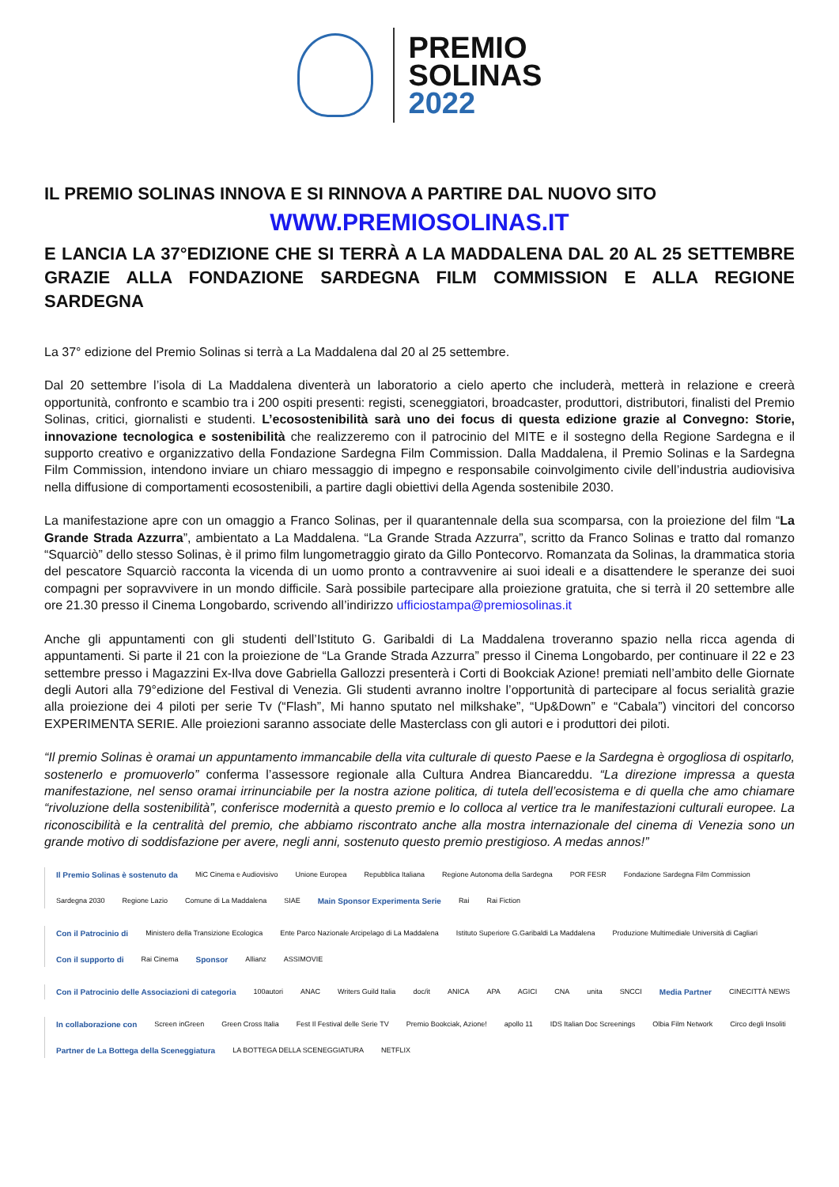PREMIO
SOLINAS
2022
IL PREMIO SOLINAS INNOVA E SI RINNOVA A PARTIRE DAL NUOVO SITO
WWW.PREMIOSOLINAS.IT
E LANCIA LA 37°EDIZIONE CHE SI TERRÀ A LA MADDALENA DAL 20 AL 25 SETTEMBRE GRAZIE ALLA FONDAZIONE SARDEGNA FILM COMMISSION E ALLA REGIONE SARDEGNA
La 37° edizione del Premio Solinas si terrà a La Maddalena dal 20 al 25 settembre.
Dal 20 settembre l’isola di La Maddalena diventerà un laboratorio a cielo aperto che includerà, metterà in relazione e creerà opportunità, confronto e scambio tra i 200 ospiti presenti: registi, sceneggiatori, broadcaster, produttori, distributori, finalisti del Premio Solinas, critici, giornalisti e studenti. L’ecosostenibilità sarà uno dei focus di questa edizione grazie al Convegno: Storie, innovazione tecnologica e sostenibilità che realizzeremo con il patrocinio del MITE e il sostegno della Regione Sardegna e il supporto creativo e organizzativo della Fondazione Sardegna Film Commission. Dalla Maddalena, il Premio Solinas e la Sardegna Film Commission, intendono inviare un chiaro messaggio di impegno e responsabile coinvolgimento civile dell’industria audiovisiva nella diffusione di comportamenti ecosostenibili, a partire dagli obiettivi della Agenda sostenibile 2030.
La manifestazione apre con un omaggio a Franco Solinas, per il quarantennale della sua scomparsa, con la proiezione del film “La Grande Strada Azzurra”, ambientato a La Maddalena. “La Grande Strada Azzurra”, scritto da Franco Solinas e tratto dal romanzo “Squarciò” dello stesso Solinas, è il primo film lungometraggio girato da Gillo Pontecorvo. Romanzata da Solinas, la drammatica storia del pescatore Squarciò racconta la vicenda di un uomo pronto a contravvenire ai suoi ideali e a disattendere le speranze dei suoi compagni per sopravvivere in un mondo difficile. Sarà possibile partecipare alla proiezione gratuita, che si terrà il 20 settembre alle ore 21.30 presso il Cinema Longobardo, scrivendo all’indirizzo ufficiostampa@premiosolinas.it
Anche gli appuntamenti con gli studenti dell’Istituto G. Garibaldi di La Maddalena troveranno spazio nella ricca agenda di appuntamenti. Si parte il 21 con la proiezione de “La Grande Strada Azzurra” presso il Cinema Longobardo, per continuare il 22 e 23 settembre presso i Magazzini Ex-Ilva dove Gabriella Gallozzi presenterà i Corti di Bookciak Azione! premiati nell’ambito delle Giornate degli Autori alla 79°edizione del Festival di Venezia. Gli studenti avranno inoltre l’opportunità di partecipare al focus serialità grazie alla proiezione dei 4 piloti per serie Tv (“Flash”, Mi hanno sputato nel milkshake”, “Up&Down” e “Cabala”) vincitori del concorso EXPERIMENTA SERIE. Alle proiezioni saranno associate delle Masterclass con gli autori e i produttori dei piloti.
“Il premio Solinas è oramai un appuntamento immancabile della vita culturale di questo Paese e la Sardegna è orgogliosa di ospitarlo, sostenerlo e promuoverlo” conferma l’assessore regionale alla Cultura Andrea Biancareddu. “La direzione impressa a questa manifestazione, nel senso oramai irrinunciabile per la nostra azione politica, di tutela dell’ecosistema e di quella che amo chiamare “rivoluzione della sostenibilità”, conferisce modernità a questo premio e lo colloca al vertice tra le manifestazioni culturali europee. La riconoscibilità e la centralità del premio, che abbiamo riscontrato anche alla mostra internazionale del cinema di Venezia sono un grande motivo di soddisfazione per avere, negli anni, sostenuto questo premio prestigioso. A medas annos!”
Il Premio Solinas è sostenuto da MiC Cinema e Audiovisivo Unione Europea Repubblica Italiana Regione Autonoma della Sardegna POR FESR Fondazione Sardegna Film Commission Sardegna 2030 Regione Lazio Comune di La Maddalena SIAE Main Sponsor Experimenta Serie Rai Rai Fiction
Con il Patrocinio di Ministero della Transizione Ecologica Ente Parco Nazionale Arcipelago di La Maddalena Istituto Superiore G.Garibaldi La Maddalena Produzione Multimediale Università di Cagliari Con il supporto di Rai Cinema Sponsor Allianz ASSIMOVIE
Con il Patrocinio delle Associazioni di categoria 100autori ANAC Writers Guild Italia doc/it ANICA APA AGICI CNA unita SNCCI Media Partner CINECITTÀ NEWS
In collaborazione con Screen inGreen Green Cross Italia Fest Il Festival delle Serie TV Premio Bookciak, Azione! apollo 11 IDS Italian Doc Screenings Olbia Film Network Circo degli Insoliti Partner de La Bottega della Sceneggiatura LA BOTTEGA DELLA SCENEGGIATURA NETFLIX